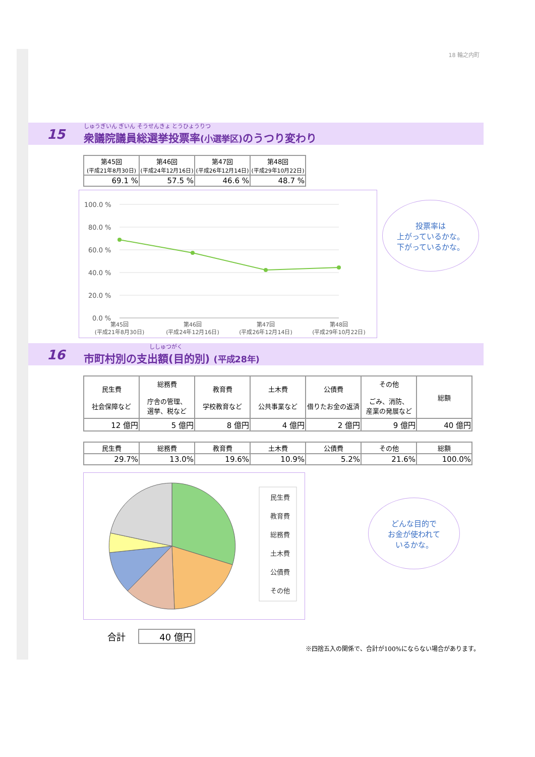18 輪之内町
15
しゅうぎいん ぎいん そうせんきょ とうひょうりつ
衆議院議員総選挙投票率(小選挙区) のうつり変わり
| 第45回 (平成21年8月30日) | 第46回 (平成24年12月16日) | 第47回 (平成26年12月14日) | 第48回 (平成29年10月22日) |
| 69.1 % | 57.5 % | 46.6 % | 48.7 % |
100.0 %
80.0 %
60.0 %
40.0 %
20.0 %
0.0 %
第45回
(平成21年8月30日)
第46回
(平成24年12月16日)
第47回
(平成26年12月14日)
第48回
(平成29年10月22日)
投票率は
上がっているかな。
下がっているかな。
16
ししゅつがく
市町村別の支出額(目的別) (平成28年)
| 民生費 社会保障など | 総務費 庁舎の管理、 選挙、税など | 教育費 学校教育など | 土木費 公共事業など | 公債費 借りたお金の返済 | その他 ごみ、消防、 産業の発展など | 総額 |
| 12 億円 | 5 億円 | 8 億円 | 4 億円 | 2 億円 | 9 億円 | 40 億円 |
| 民生費 | 総務費 | 教育費 | 土木費 | 公債費 | その他 | 総額 |
| 29.7% | 13.0% | 19.6% | 10.9% | 5.2% | 21.6% | 100.0% |
民生費
教育費
総務費
土木費
公債費
その他
どんな目的で
お金が使われて
いるかな。
合計 40 億円
※四捨五入の関係で、合計が100%にならない場合があります。